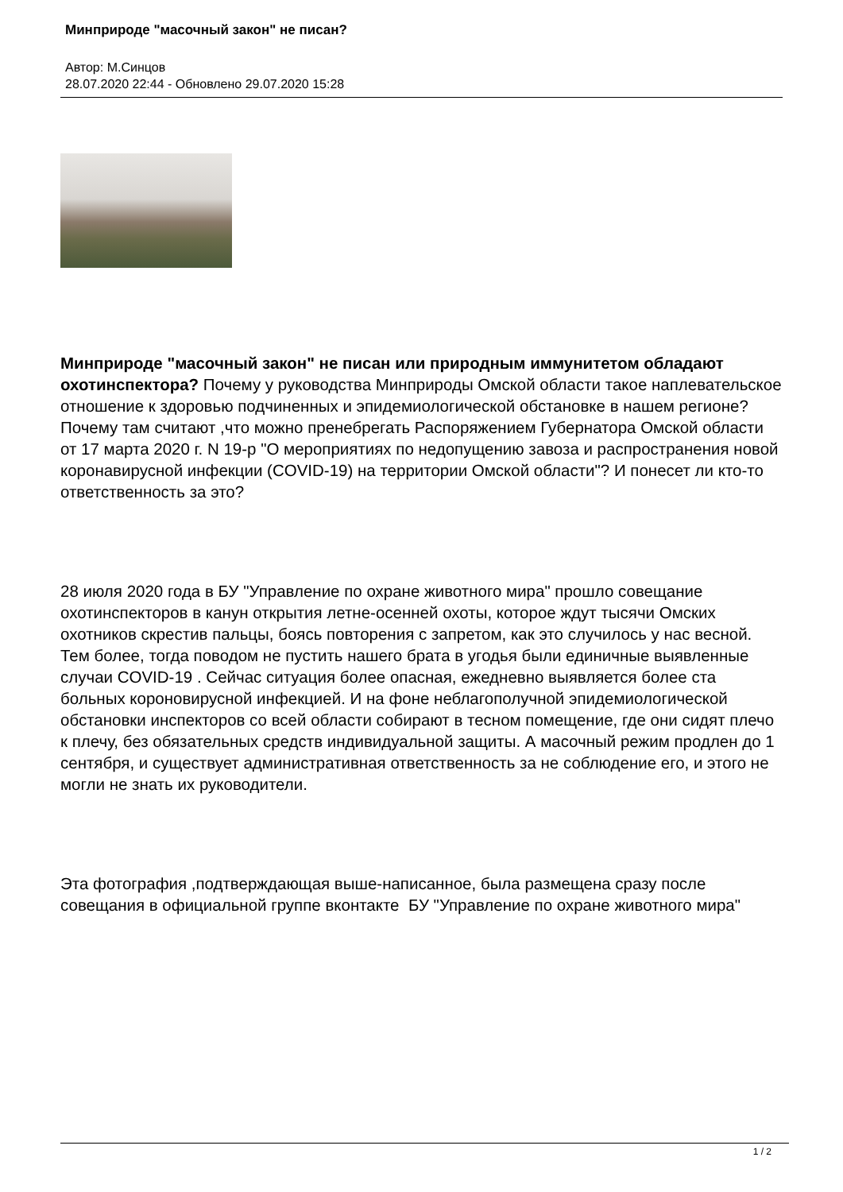Минприроде "масочный закон" не писан?
Автор: М.Синцов
28.07.2020 22:44 - Обновлено 29.07.2020 15:28
Минприроде "масочный закон" не писан или природным иммунитетом обладают охотинспектора? Почему у руководства Минприроды Омской области такое наплевательское отношение к здоровью подчиненных и эпидемиологической обстановке в нашем регионе? Почему там считают ,что можно пренебрегать Распоряжением Губернатора Омской области от 17 марта 2020 г. N 19-р "О мероприятиях по недопущению завоза и распространения новой коронавирусной инфекции (COVID-19) на территории Омской области"? И понесет ли кто-то ответственность за это?
28 июля 2020 года в БУ "Управление по охране животного мира" прошло совещание охотинспекторов в канун открытия летне-осенней охоты, которое ждут тысячи Омских охотников скрестив пальцы, боясь повторения с запретом, как это случилось у нас весной. Тем более, тогда поводом не пустить нашего брата в угодья были единичные выявленные случаи COVID-19 . Сейчас ситуация более опасная, ежедневно выявляется более ста больных короновирусной инфекцией. И на фоне неблагополучной эпидемиологической обстановки инспекторов со всей области собирают в тесном помещение, где они сидят плечо к плечу, без обязательных средств индивидуальной защиты. А масочный режим продлен до 1 сентября, и существует административная ответственность за не соблюдение его, и этого не могли не знать их руководители.
Эта фотография ,подтверждающая выше-написанное, была размещена сразу после совещания в официальной группе вконтакте БУ "Управление по охране животного мира"
1 / 2